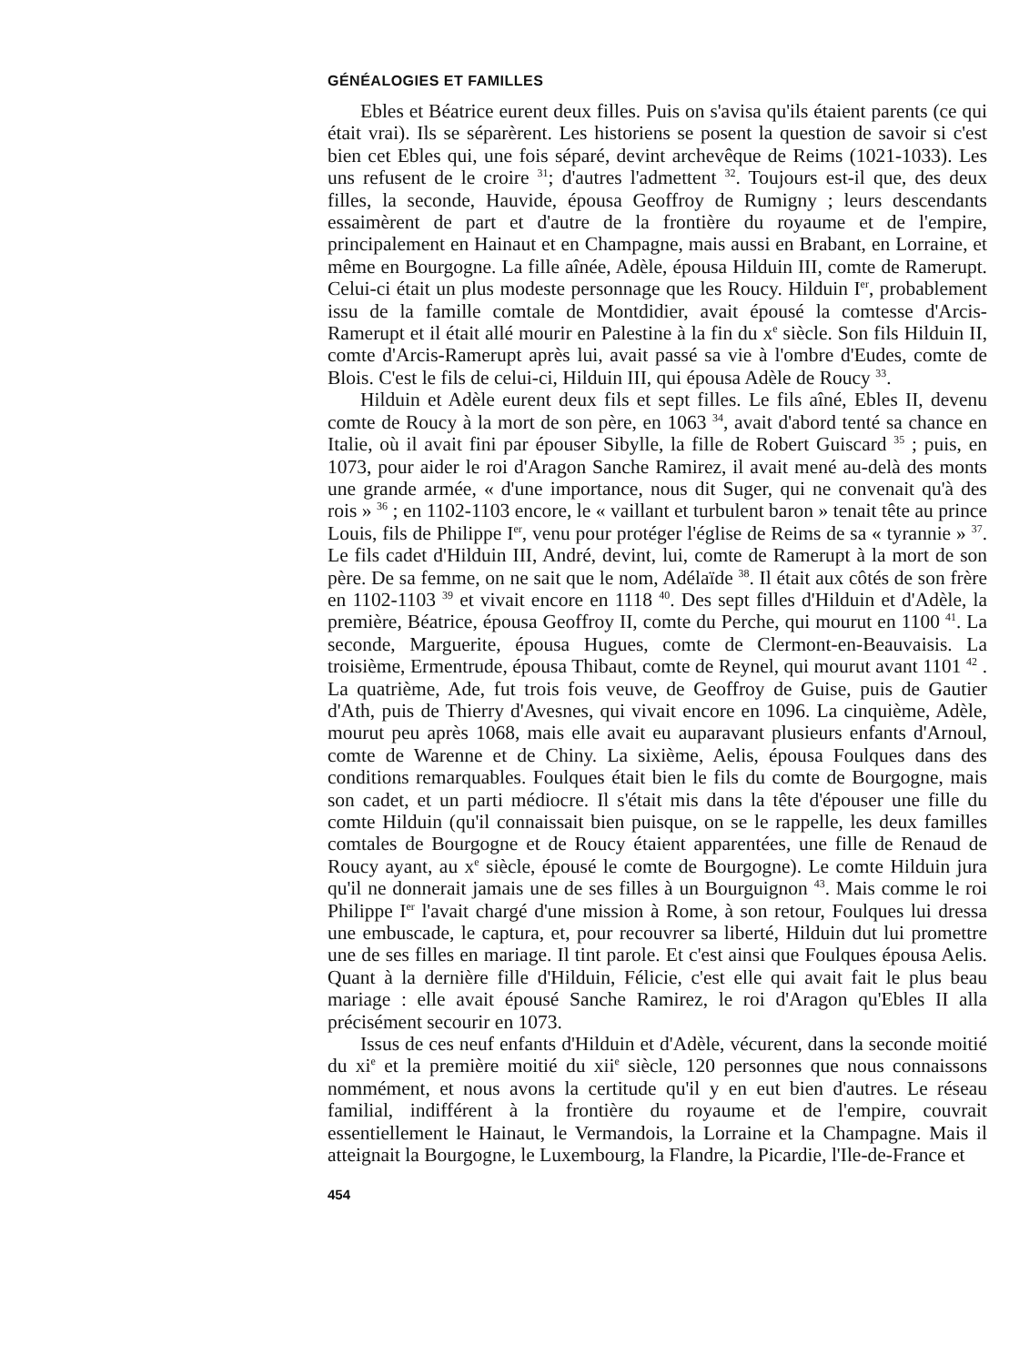GÉNÉALOGIES ET FAMILLES
Ebles et Béatrice eurent deux filles. Puis on s'avisa qu'ils étaient parents (ce qui était vrai). Ils se séparèrent. Les historiens se posent la question de savoir si c'est bien cet Ebles qui, une fois séparé, devint archevêque de Reims (1021-1033). Les uns refusent de le croire <sup>31</sup>; d'autres l'admettent <sup>32</sup>. Toujours est-il que, des deux filles, la seconde, Hauvide, épousa Geoffroy de Rumigny ; leurs descendants essaimèrent de part et d'autre de la frontière du royaume et de l'empire, principalement en Hainaut et en Champagne, mais aussi en Brabant, en Lorraine, et même en Bourgogne. La fille aînée, Adèle, épousa Hilduin III, comte de Ramerupt. Celui-ci était un plus modeste personnage que les Roucy. Hilduin I<sup>er</sup>, probablement issu de la famille comtale de Montdidier, avait épousé la comtesse d'Arcis-Ramerupt et il était allé mourir en Palestine à la fin du x<sup>e</sup> siècle. Son fils Hilduin II, comte d'Arcis-Ramerupt après lui, avait passé sa vie à l'ombre d'Eudes, comte de Blois. C'est le fils de celui-ci, Hilduin III, qui épousa Adèle de Roucy <sup>33</sup>.
Hilduin et Adèle eurent deux fils et sept filles. Le fils aîné, Ebles II, devenu comte de Roucy à la mort de son père, en 1063 <sup>34</sup>, avait d'abord tenté sa chance en Italie, où il avait fini par épouser Sibylle, la fille de Robert Guiscard <sup>35</sup> ; puis, en 1073, pour aider le roi d'Aragon Sanche Ramirez, il avait mené au-delà des monts une grande armée, « d'une importance, nous dit Suger, qui ne convenait qu'à des rois » <sup>36</sup> ; en 1102-1103 encore, le « vaillant et turbulent baron » tenait tête au prince Louis, fils de Philippe I<sup>er</sup>, venu pour protéger l'église de Reims de sa « tyrannie » <sup>37</sup>. Le fils cadet d'Hilduin III, André, devint, lui, comte de Ramerupt à la mort de son père. De sa femme, on ne sait que le nom, Adélaïde <sup>38</sup>. Il était aux côtés de son frère en 1102-1103 <sup>39</sup> et vivait encore en 1118 <sup>40</sup>. Des sept filles d'Hilduin et d'Adèle, la première, Béatrice, épousa Geoffroy II, comte du Perche, qui mourut en 1100 <sup>41</sup>. La seconde, Marguerite, épousa Hugues, comte de Clermont-en-Beauvaisis. La troisième, Ermentrude, épousa Thibaut, comte de Reynel, qui mourut avant 1101 <sup>42</sup> . La quatrième, Ade, fut trois fois veuve, de Geoffroy de Guise, puis de Gautier d'Ath, puis de Thierry d'Avesnes, qui vivait encore en 1096. La cinquième, Adèle, mourut peu après 1068, mais elle avait eu auparavant plusieurs enfants d'Arnoul, comte de Warenne et de Chiny. La sixième, Aelis, épousa Foulques dans des conditions remarquables. Foulques était bien le fils du comte de Bourgogne, mais son cadet, et un parti médiocre. Il s'était mis dans la tête d'épouser une fille du comte Hilduin (qu'il connaissait bien puisque, on se le rappelle, les deux familles comtales de Bourgogne et de Roucy étaient apparentées, une fille de Renaud de Roucy ayant, au x<sup>e</sup> siècle, épousé le comte de Bourgogne). Le comte Hilduin jura qu'il ne donnerait jamais une de ses filles à un Bourguignon <sup>43</sup>. Mais comme le roi Philippe I<sup>er</sup> l'avait chargé d'une mission à Rome, à son retour, Foulques lui dressa une embuscade, le captura, et, pour recouvrer sa liberté, Hilduin dut lui promettre une de ses filles en mariage. Il tint parole. Et c'est ainsi que Foulques épousa Aelis. Quant à la dernière fille d'Hilduin, Félicie, c'est elle qui avait fait le plus beau mariage : elle avait épousé Sanche Ramirez, le roi d'Aragon qu'Ebles II alla précisément secourir en 1073.
Issus de ces neuf enfants d'Hilduin et d'Adèle, vécurent, dans la seconde moitié du xi<sup>e</sup> et la première moitié du xii<sup>e</sup> siècle, 120 personnes que nous connaissons nommément, et nous avons la certitude qu'il y en eut bien d'autres. Le réseau familial, indifférent à la frontière du royaume et de l'empire, couvrait essentiellement le Hainaut, le Vermandois, la Lorraine et la Champagne. Mais il atteignait la Bourgogne, le Luxembourg, la Flandre, la Picardie, l'Ile-de-France et
454